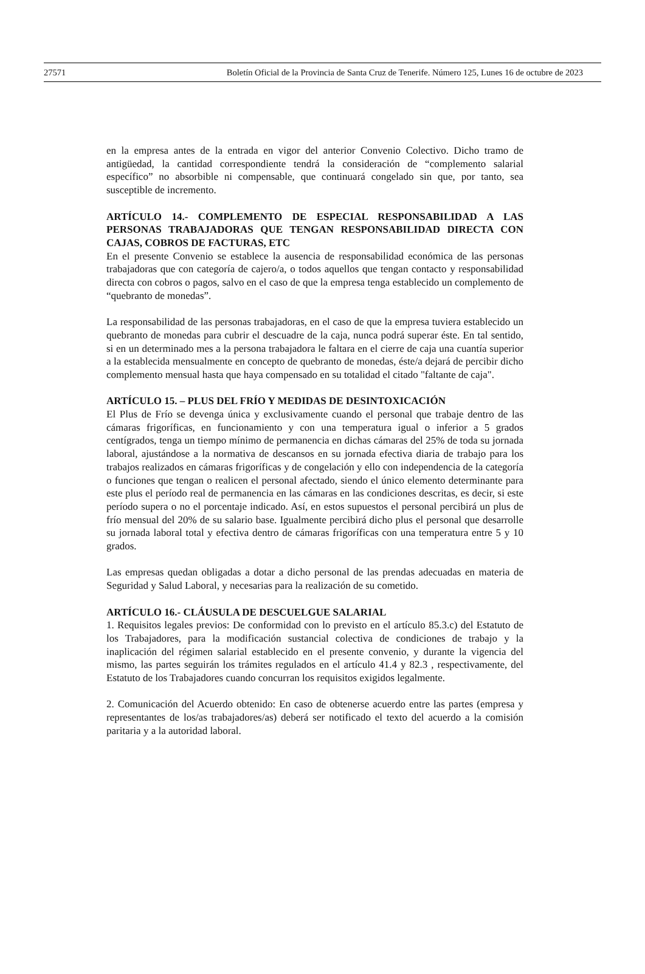27571 Boletín Oficial de la Provincia de Santa Cruz de Tenerife. Número 125, Lunes 16 de octubre de 2023
en la empresa antes de la entrada en vigor del anterior Convenio Colectivo. Dicho tramo de antigüedad, la cantidad correspondiente tendrá la consideración de “complemento salarial específico” no absorbible ni compensable, que continuará congelado sin que, por tanto, sea susceptible de incremento.
ARTÍCULO 14.- COMPLEMENTO DE ESPECIAL RESPONSABILIDAD A LAS PERSONAS TRABAJADORAS QUE TENGAN RESPONSABILIDAD DIRECTA CON CAJAS, COBROS DE FACTURAS, ETC
En el presente Convenio se establece la ausencia de responsabilidad económica de las personas trabajadoras que con categoría de cajero/a, o todos aquellos que tengan contacto y responsabilidad directa con cobros o pagos, salvo en el caso de que la empresa tenga establecido un complemento de “quebranto de monedas”.
La responsabilidad de las personas trabajadoras, en el caso de que la empresa tuviera establecido un quebranto de monedas para cubrir el descuadre de la caja, nunca podrá superar éste. En tal sentido, si en un determinado mes a la persona trabajadora le faltara en el cierre de caja una cuantía superior a la establecida mensualmente en concepto de quebranto de monedas, éste/a dejará de percibir dicho complemento mensual hasta que haya compensado en su totalidad el citado "faltante de caja".
ARTÍCULO 15. – PLUS DEL FRÍO Y MEDIDAS DE DESINTOXICACIÓN
El Plus de Frío se devenga única y exclusivamente cuando el personal que trabaje dentro de las cámaras frigoríficas, en funcionamiento y con una temperatura igual o inferior a 5 grados centígrados, tenga un tiempo mínimo de permanencia en dichas cámaras del 25% de toda su jornada laboral, ajustándose a la normativa de descansos en su jornada efectiva diaria de trabajo para los trabajos realizados en cámaras frigoríficas y de congelación y ello con independencia de la categoría o funciones que tengan o realicen el personal afectado, siendo el único elemento determinante para este plus el período real de permanencia en las cámaras en las condiciones descritas, es decir, si este período supera o no el porcentaje indicado. Así, en estos supuestos el personal percibirá un plus de frío mensual del 20% de su salario base. Igualmente percibirá dicho plus el personal que desarrolle su jornada laboral total y efectiva dentro de cámaras frigoríficas con una temperatura entre 5 y 10 grados.
Las empresas quedan obligadas a dotar a dicho personal de las prendas adecuadas en materia de Seguridad y Salud Laboral, y necesarias para la realización de su cometido.
ARTÍCULO 16.- CLÁUSULA DE DESCUELGUE SALARIAL
1. Requisitos legales previos: De conformidad con lo previsto en el artículo 85.3.c) del Estatuto de los Trabajadores, para la modificación sustancial colectiva de condiciones de trabajo y la inaplicación del régimen salarial establecido en el presente convenio, y durante la vigencia del mismo, las partes seguirán los trámites regulados en el artículo 41.4 y 82.3 , respectivamente, del Estatuto de los Trabajadores cuando concurran los requisitos exigidos legalmente.
2. Comunicación del Acuerdo obtenido: En caso de obtenerse acuerdo entre las partes (empresa y representantes de los/as trabajadores/as) deberá ser notificado el texto del acuerdo a la comisión paritaria y a la autoridad laboral.